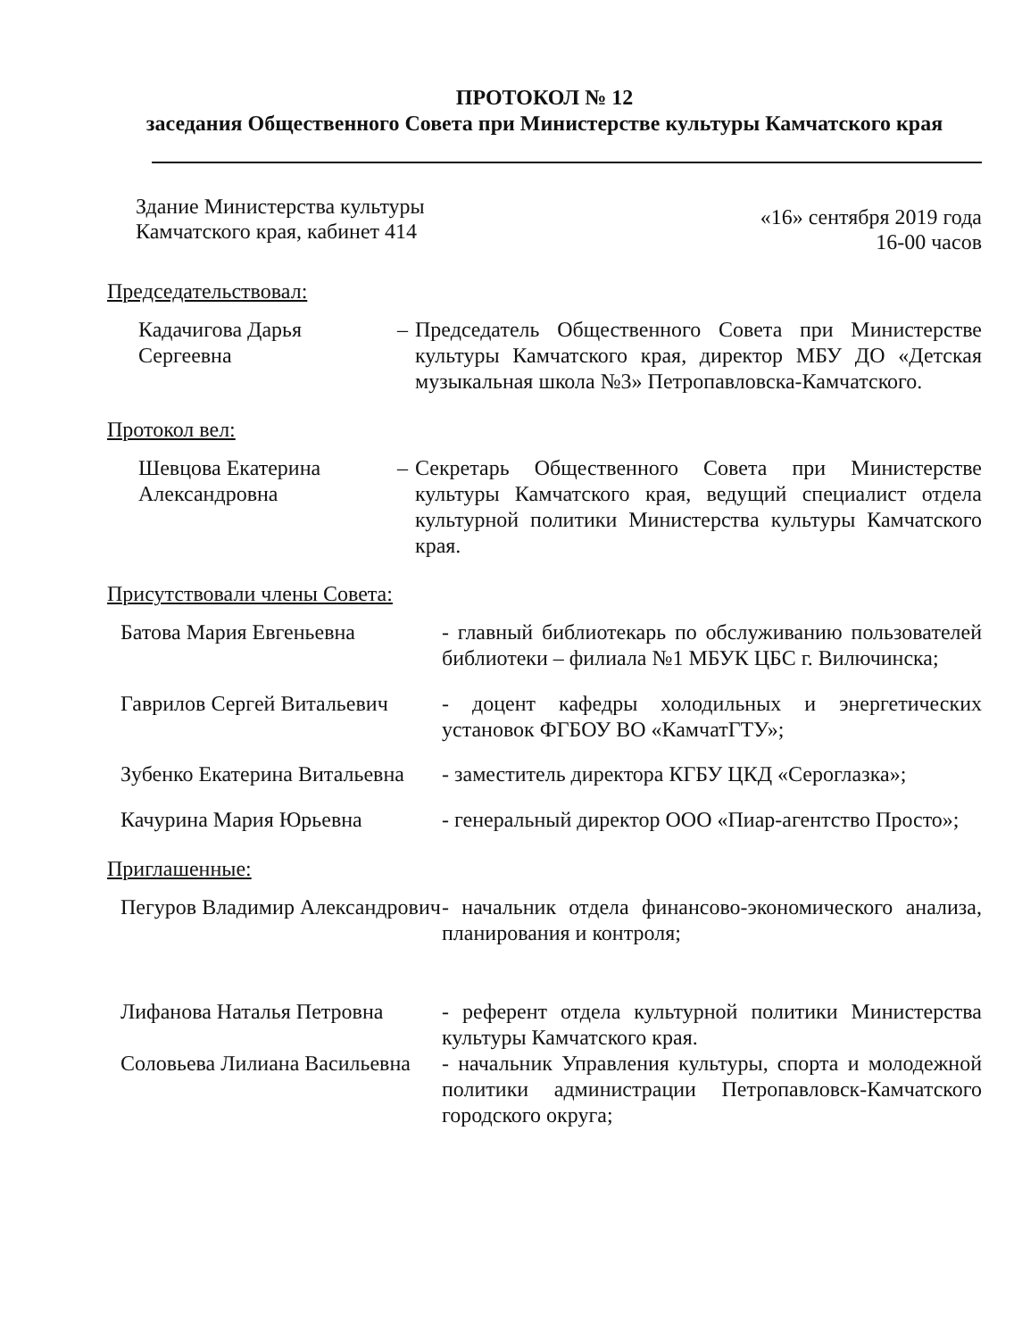ПРОТОКОЛ № 12
заседания Общественного Совета при Министерстве культуры Камчатского края
Здание Министерства культуры
Камчатского края, кабинет 414
«16» сентября 2019 года
16-00 часов
Председательствовал:
Кадачигова Дарья Сергеевна
– Председатель Общественного Совета при Министерстве культуры Камчатского края, директор МБУ ДО «Детская музыкальная школа №3» Петропавловска-Камчатского.
Протокол вел:
Шевцова Екатерина Александровна
– Секретарь Общественного Совета при Министерстве культуры Камчатского края, ведущий специалист отдела культурной политики Министерства культуры Камчатского края.
Присутствовали члены Совета:
Батова Мария Евгеньевна - главный библиотекарь по обслуживанию пользователей библиотеки – филиала №1 МБУК ЦБС г. Вилючинска;
Гаврилов Сергей Витальевич
- доцент кафедры холодильных и энергетических установок ФГБОУ ВО «КамчатГТУ»;
Зубенко Екатерина Витальевна
- заместитель директора КГБУ ЦКД «Сероглазка»;
Качурина Мария Юрьевна - генеральный директор ООО «Пиар-агентство Просто»;
Приглашенные:
Пегуров Владимир Александрович
- начальник отдела финансово-экономического анализа, планирования и контроля;
Лифанова Наталья Петровна - референт отдела культурной политики Министерства культуры Камчатского края.
Соловьева Лилиана Васильевна
- начальник Управления культуры, спорта и молодежной политики администрации Петропавловск-Камчатского городского округа;